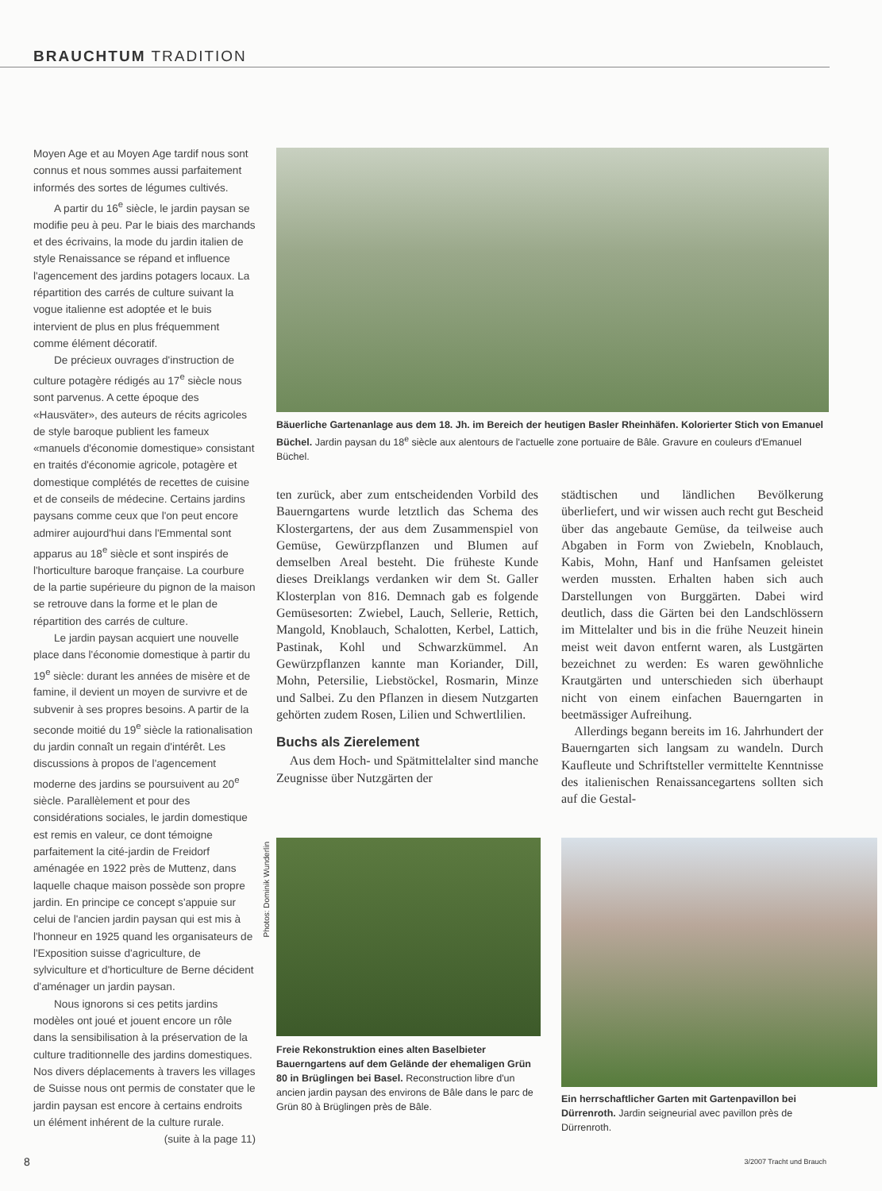BRAUCHTUM TRADITION
Moyen Age et au Moyen Age tardif nous sont connus et nous sommes aussi parfaitement informés des sortes de légumes cultivés.
A partir du 16<sup>e</sup> siècle, le jardin paysan se modifie peu à peu. Par le biais des marchands et des écrivains, la mode du jardin italien de style Renaissance se répand et influence l'agencement des jardins potagers locaux. La répartition des carrés de culture suivant la vogue italienne est adoptée et le buis intervient de plus en plus fréquemment comme élément décoratif.
De précieux ouvrages d'instruction de culture potagère rédigés au 17<sup>e</sup> siècle nous sont parvenus. A cette époque des «Hausväter», des auteurs de récits agricoles de style baroque publient les fameux «manuels d'économie domestique» consistant en traités d'économie agricole, potagère et domestique complétés de recettes de cuisine et de conseils de médecine. Certains jardins paysans comme ceux que l'on peut encore admirer aujourd'hui dans l'Emmental sont apparus au 18<sup>e</sup> siècle et sont inspirés de l'horticulture baroque française. La courbure de la partie supérieure du pignon de la maison se retrouve dans la forme et le plan de répartition des carrés de culture.
Le jardin paysan acquiert une nouvelle place dans l'économie domestique à partir du 19<sup>e</sup> siècle: durant les années de misère et de famine, il devient un moyen de survivre et de subvenir à ses propres besoins. A partir de la seconde moitié du 19<sup>e</sup> siècle la rationalisation du jardin connaît un regain d'intérêt. Les discussions à propos de l'agencement moderne des jardins se poursuivent au 20<sup>e</sup> siècle. Parallèlement et pour des considérations sociales, le jardin domestique est remis en valeur, ce dont témoigne parfaitement la cité-jardin de Freidorf aménagée en 1922 près de Muttenz, dans laquelle chaque maison possède son propre jardin. En principe ce concept s'appuie sur celui de l'ancien jardin paysan qui est mis à l'honneur en 1925 quand les organisateurs de l'Exposition suisse d'agriculture, de sylviculture et d'horticulture de Berne décident d'aménager un jardin paysan.
Nous ignorons si ces petits jardins modèles ont joué et jouent encore un rôle dans la sensibilisation à la préservation de la culture traditionnelle des jardins domestiques. Nos divers déplacements à travers les villages de Suisse nous ont permis de constater que le jardin paysan est encore à certains endroits un élément inhérent de la culture rurale.
(suite à la page 11)
Bäuerliche Gartenanlage aus dem 18. Jh. im Bereich der heutigen Basler Rheinhäfen. Kolorierter Stich von Emanuel Büchel. Jardin paysan du 18<sup>e</sup> siècle aux alentours de l'actuelle zone portuaire de Bâle. Gravure en couleurs d'Emanuel Büchel.
ten zurück, aber zum entscheidenden Vorbild des Bauerngartens wurde letztlich das Schema des Klostergartens, der aus dem Zusammenspiel von Gemüse, Gewürzpflanzen und Blumen auf demselben Areal besteht. Die früheste Kunde dieses Dreiklangs verdanken wir dem St. Galler Klosterplan von 816. Demnach gab es folgende Gemüsesorten: Zwiebel, Lauch, Sellerie, Rettich, Mangold, Knoblauch, Schalotten, Kerbel, Lattich, Pastinak, Kohl und Schwarzkümmel. An Gewürzpflanzen kannte man Koriander, Dill, Mohn, Petersilie, Liebstöckel, Rosmarin, Minze und Salbei. Zu den Pflanzen in diesem Nutzgarten gehörten zudem Rosen, Lilien und Schwertlilien.
Buchs als Zierelement
Aus dem Hoch- und Spätmittelalter sind manche Zeugnisse über Nutzgärten der
städtischen und ländlichen Bevölkerung überliefert, und wir wissen auch recht gut Bescheid über das angebaute Gemüse, da teilweise auch Abgaben in Form von Zwiebeln, Knoblauch, Kabis, Mohn, Hanf und Hanfsamen geleistet werden mussten. Erhalten haben sich auch Darstellungen von Burggärten. Dabei wird deutlich, dass die Gärten bei den Landschlössern im Mittelalter und bis in die frühe Neuzeit hinein meist weit davon entfernt waren, als Lustgärten bezeichnet zu werden: Es waren gewöhnliche Krautgärten und unterschieden sich überhaupt nicht von einem einfachen Bauerngarten in beetmässiger Aufreihung.
Allerdings begann bereits im 16. Jahrhundert der Bauerngarten sich langsam zu wandeln. Durch Kaufleute und Schriftsteller vermittelte Kenntnisse des italienischen Renaissancegartens sollten sich auf die Gestal-
Photos: Dominik Wunderlin
Freie Rekonstruktion eines alten Baselbieter Bauerngartens auf dem Gelände der ehemaligen Grün 80 in Brüglingen bei Basel. Reconstruction libre d'un ancien jardin paysan des environs de Bâle dans le parc de Grün 80 à Brüglingen près de Bâle.
Ein herrschaftlicher Garten mit Gartenpavillon bei Dürrenroth. Jardin seigneurial avec pavillon près de Dürrenroth.
8 3/2007 Tracht und Brauch